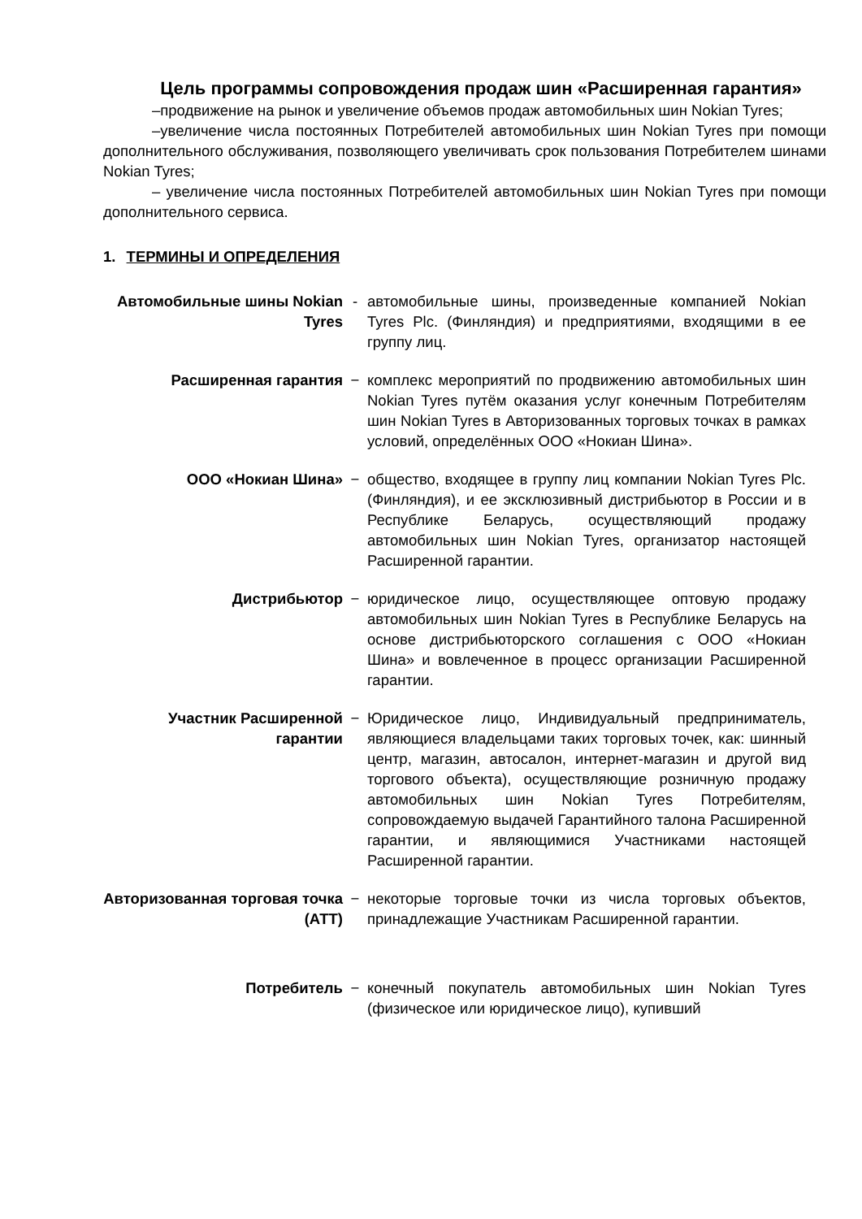Цель программы сопровождения продаж шин «Расширенная гарантия»
–продвижение на рынок и увеличение объемов продаж автомобильных шин Nokian Tyres;
–увеличение числа постоянных Потребителей автомобильных шин Nokian Tyres при помощи дополнительного обслуживания, позволяющего увеличивать срок пользования Потребителем шинами Nokian Tyres;
– увеличение числа постоянных Потребителей автомобильных шин Nokian Tyres при помощи дополнительного сервиса.
1. ТЕРМИНЫ И ОПРЕДЕЛЕНИЯ
Автомобильные шины Nokian Tyres
- автомобильные шины, произведенные компанией Nokian Tyres Plc. (Финляндия) и предприятиями, входящими в ее группу лиц.
Расширенная гарантия − комплекс мероприятий по продвижению автомобильных шин Nokian Tyres путём оказания услуг конечным Потребителям шин Nokian Tyres в Авторизованных торговых точках в рамках условий, определённых ООО «Нокиан Шина».
ООО «Нокиан Шина» − общество, входящее в группу лиц компании Nokian Tyres Plc. (Финляндия), и ее эксклюзивный дистрибьютор в России и в Республике Беларусь, осуществляющий продажу автомобильных шин Nokian Tyres, организатор настоящей Расширенной гарантии.
Дистрибьютор − юридическое лицо, осуществляющее оптовую продажу автомобильных шин Nokian Tyres в Республике Беларусь на основе дистрибьюторского соглашения с ООО «Нокиан Шина» и вовлеченное в процесс организации Расширенной гарантии.
Участник Расширенной гарантии
− Юридическое лицо, Индивидуальный предприниматель, являющиеся владельцами таких торговых точек, как: шинный центр, магазин, автосалон, интернет-магазин и другой вид торгового объекта), осуществляющие розничную продажу автомобильных шин Nokian Tyres Потребителям, сопровождаемую выдачей Гарантийного талона Расширенной гарантии, и являющимися Участниками настоящей Расширенной гарантии.
Авторизованная торговая точка (АТТ)
− некоторые торговые точки из числа торговых объектов, принадлежащие Участникам Расширенной гарантии.
Потребитель − конечный покупатель автомобильных шин Nokian Tyres (физическое или юридическое лицо), купивший